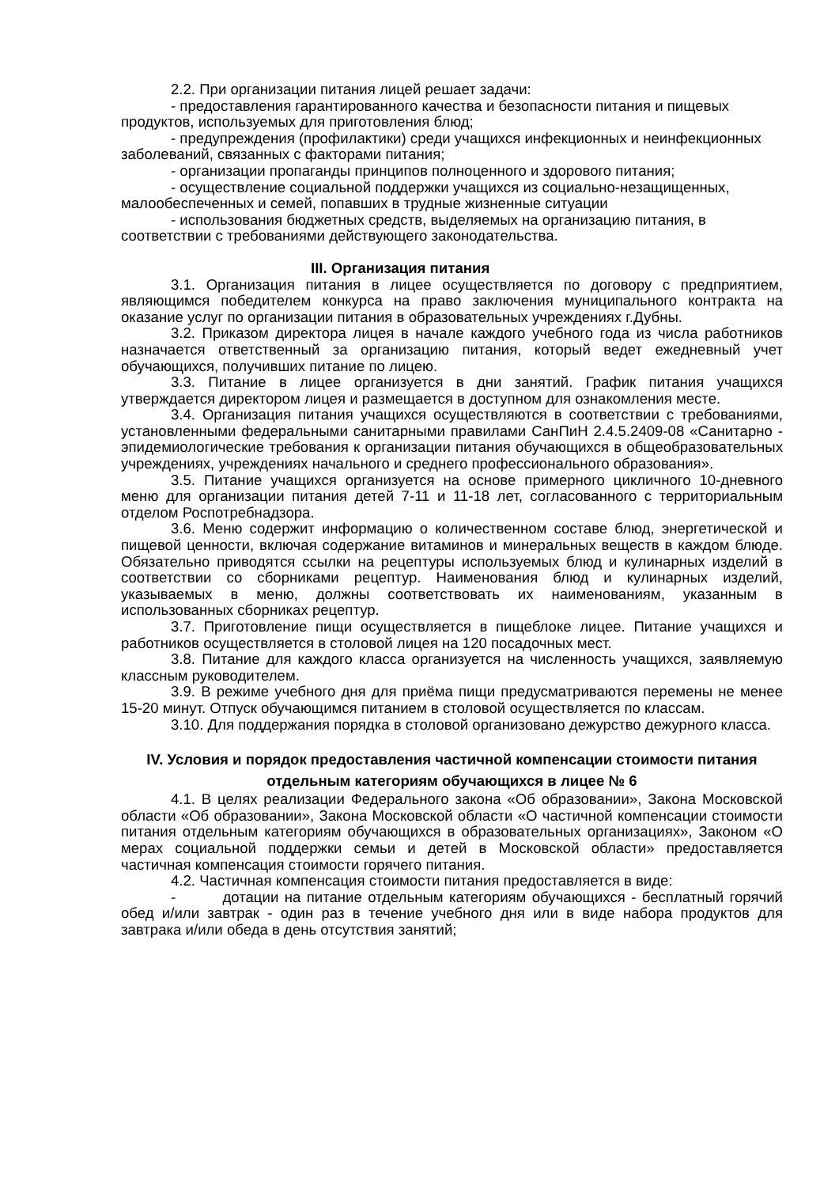2.2. При организации питания лицей решает задачи:
- предоставления гарантированного качества и безопасности питания и пищевых продуктов, используемых для приготовления блюд;
- предупреждения (профилактики) среди учащихся инфекционных и неинфекционных заболеваний, связанных с факторами питания;
- организации пропаганды принципов полноценного и здорового питания;
- осуществление социальной поддержки учащихся из социально-незащищенных, малообеспеченных и семей, попавших в трудные жизненные ситуации
- использования бюджетных средств, выделяемых на организацию питания, в соответствии с требованиями действующего законодательства.
III. Организация питания
3.1. Организация питания в лицее осуществляется по договору с предприятием, являющимся победителем конкурса на право заключения муниципального контракта на оказание услуг по организации питания в образовательных учреждениях г.Дубны.
3.2. Приказом директора лицея в начале каждого учебного года из числа работников назначается ответственный за организацию питания, который ведет ежедневный учет обучающихся, получивших питание по лицею.
3.3. Питание в лицее организуется в дни занятий. График питания учащихся утверждается директором лицея и размещается в доступном для ознакомления месте.
3.4. Организация питания учащихся осуществляются в соответствии с требованиями, установленными федеральными санитарными правилами СанПиН 2.4.5.2409-08 «Санитарно - эпидемиологические требования к организации питания обучающихся в общеобразовательных учреждениях, учреждениях начального и среднего профессионального образования».
3.5. Питание учащихся организуется на основе примерного цикличного 10-дневного меню для организации питания детей 7-11 и 11-18 лет, согласованного с территориальным отделом Роспотребнадзора.
3.6. Меню содержит информацию о количественном составе блюд, энергетической и пищевой ценности, включая содержание витаминов и минеральных веществ в каждом блюде. Обязательно приводятся ссылки на рецептуры используемых блюд и кулинарных изделий в соответствии со сборниками рецептур. Наименования блюд и кулинарных изделий, указываемых в меню, должны соответствовать их наименованиям, указанным в использованных сборниках рецептур.
3.7. Приготовление пищи осуществляется в пищеблоке лицее. Питание учащихся и работников осуществляется в столовой лицея на 120 посадочных мест.
3.8. Питание для каждого класса организуется на численность учащихся, заявляемую классным руководителем.
3.9. В режиме учебного дня для приёма пищи предусматриваются перемены не менее 15-20 минут. Отпуск обучающимся питанием в столовой осуществляется по классам.
3.10. Для поддержания порядка в столовой организовано дежурство дежурного класса.
IV. Условия и порядок предоставления частичной компенсации стоимости питания отдельным категориям обучающихся в лицее № 6
4.1. В целях реализации Федерального закона «Об образовании», Закона Московской области «Об образовании», Закона Московской области «О частичной компенсации стоимости питания отдельным категориям обучающихся в образовательных организациях», Законом «О мерах социальной поддержки семьи и детей в Московской области» предоставляется частичная компенсация стоимости горячего питания.
4.2. Частичная компенсация стоимости питания предоставляется в виде:
- дотации на питание отдельным категориям обучающихся - бесплатный горячий обед и/или завтрак - один раз в течение учебного дня или в виде набора продуктов для завтрака и/или обеда в день отсутствия занятий;